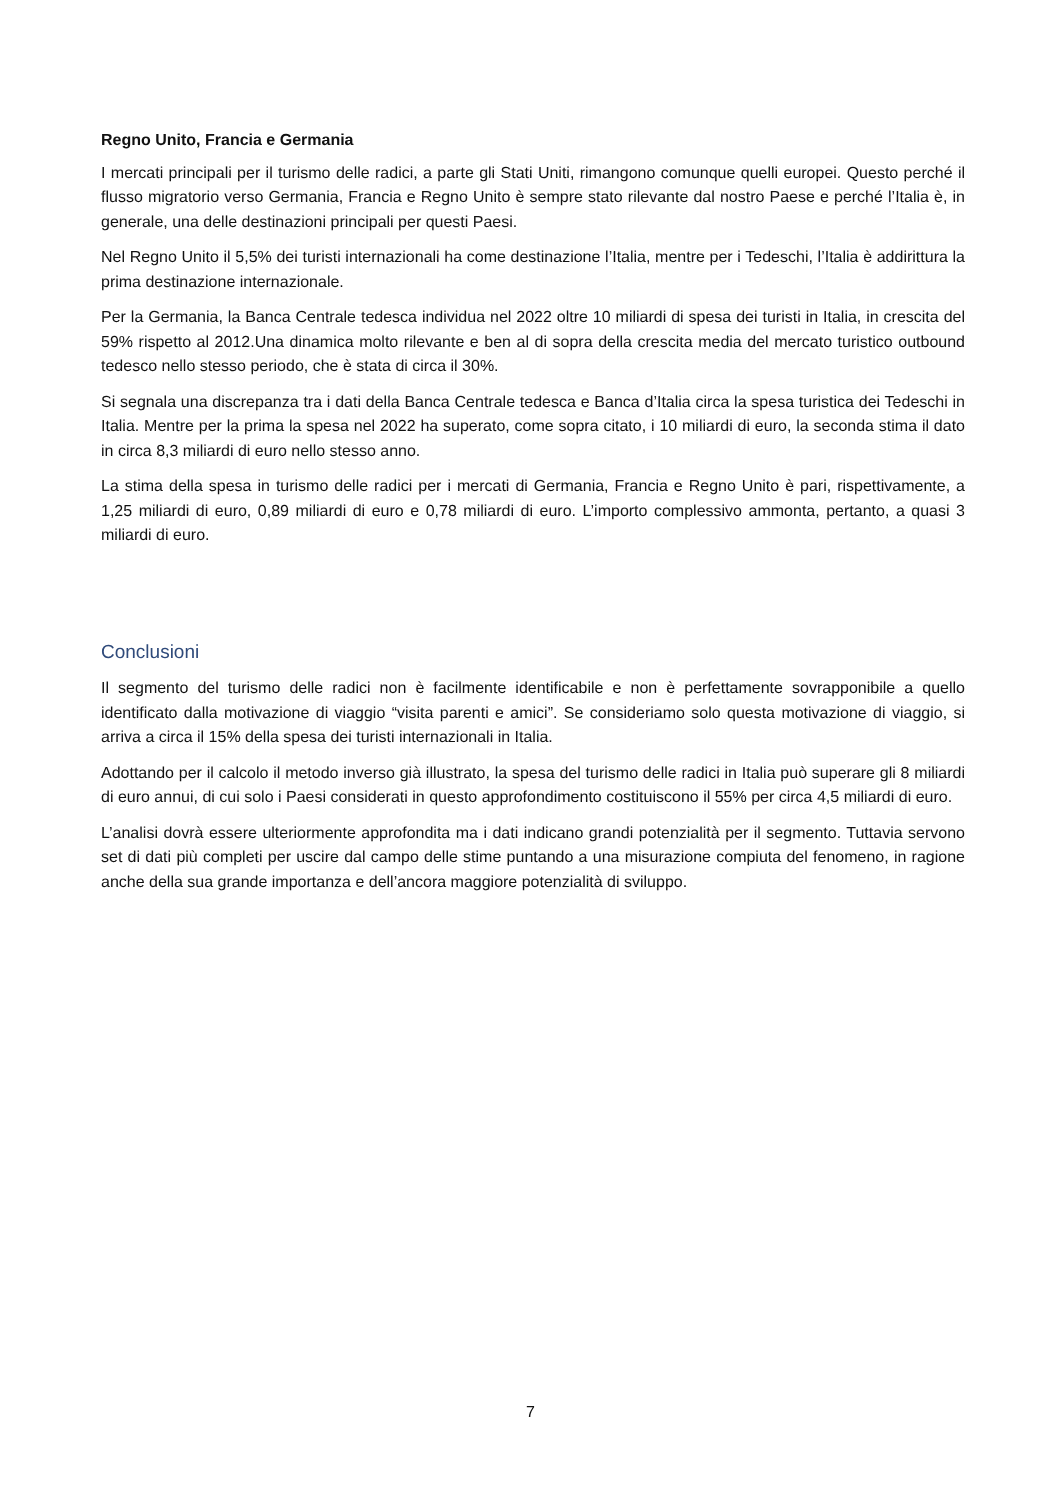Regno Unito, Francia e Germania
I mercati principali per il turismo delle radici, a parte gli Stati Uniti, rimangono comunque quelli europei. Questo perché il flusso migratorio verso Germania, Francia e Regno Unito è sempre stato rilevante dal nostro Paese e perché l’Italia è, in generale, una delle destinazioni principali per questi Paesi.
Nel Regno Unito il 5,5% dei turisti internazionali ha come destinazione l’Italia, mentre per i Tedeschi, l’Italia è addirittura la prima destinazione internazionale.
Per la Germania, la Banca Centrale tedesca individua nel 2022 oltre 10 miliardi di spesa dei turisti in Italia, in crescita del 59% rispetto al 2012.Una dinamica molto rilevante e ben al di sopra della crescita media del mercato turistico outbound tedesco nello stesso periodo, che è stata di circa il 30%.
Si segnala una discrepanza tra i dati della Banca Centrale tedesca e Banca d’Italia circa la spesa turistica dei Tedeschi in Italia. Mentre per la prima la spesa nel 2022 ha superato, come sopra citato, i 10 miliardi di euro, la seconda stima il dato in circa 8,3 miliardi di euro nello stesso anno.
La stima della spesa in turismo delle radici per i mercati di Germania, Francia e Regno Unito è pari, rispettivamente, a 1,25 miliardi di euro, 0,89 miliardi di euro e 0,78 miliardi di euro. L’importo complessivo ammonta, pertanto, a quasi 3 miliardi di euro.
Conclusioni
Il segmento del turismo delle radici non è facilmente identificabile e non è perfettamente sovrapponibile a quello identificato dalla motivazione di viaggio “visita parenti e amici”. Se consideriamo solo questa motivazione di viaggio, si arriva a circa il 15% della spesa dei turisti internazionali in Italia.
Adottando per il calcolo il metodo inverso già illustrato, la spesa del turismo delle radici in Italia può superare gli 8 miliardi di euro annui, di cui solo i Paesi considerati in questo approfondimento costituiscono il 55% per circa 4,5 miliardi di euro.
L’analisi dovrà essere ulteriormente approfondita ma i dati indicano grandi potenzialità per il segmento. Tuttavia servono set di dati più completi per uscire dal campo delle stime puntando a una misurazione compiuta del fenomeno, in ragione anche della sua grande importanza e dell’ancora maggiore potenzialità di sviluppo.
7